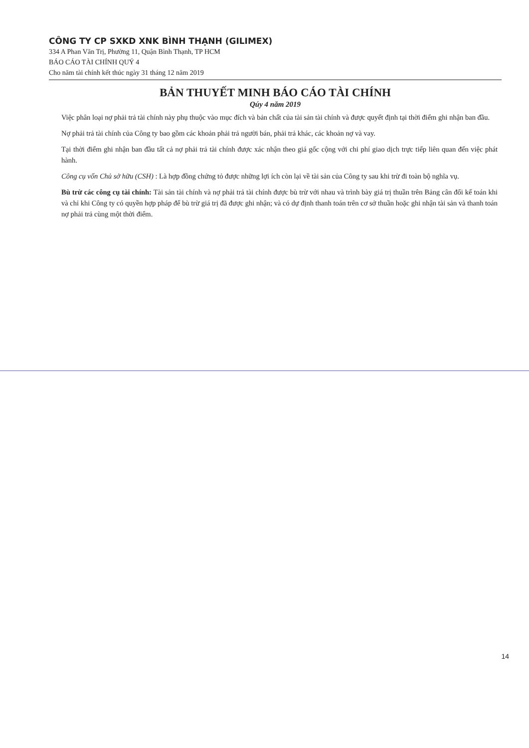CÔNG TY CP SXKD XNK BÌNH THẠNH (GILIMEX)
334 A Phan Văn Trị, Phường 11, Quận Bình Thạnh, TP HCM
BÁO CÁO TÀI CHÍNH QUÝ 4
Cho năm tài chính kết thúc ngày 31 tháng 12 năm 2019
BẢN THUYẾT MINH BÁO CÁO TÀI CHÍNH
Qúy 4 năm 2019
Việc phân loại nợ phải trả tài chính này phụ thuộc vào mục đích và bản chất của tài sản tài chính và được quyết định tại thời điểm ghi nhận ban đầu.
Nợ phải trả tài chính của Công ty bao gồm các khoản phải trả người bán, phải trả khác, các khoản nợ và vay.
Tại thời điểm ghi nhận ban đầu tất cả nợ phải trả tài chính được xác nhận theo giá gốc cộng với chi phí giao dịch trực tiếp liên quan đến việc phát hành.
Công cụ vốn Chủ sở hữu (CSH) : Là hợp đồng chứng tỏ được những lợi ích còn lại về tài sản của Công ty sau khi trừ đi toàn bộ nghĩa vụ.
Bù trừ các công cụ tài chính: Tài sản tài chính và nợ phải trả tài chính được bù trừ với nhau và trình bày giá trị thuần trên Bảng cân đối kế toán khi và chỉ khi Công ty có quyền hợp pháp để bù trừ giá trị đã được ghi nhận; và có dự định thanh toán trên cơ sở thuần hoặc ghi nhận tài sản và thanh toán nợ phải trả cùng một thời điểm.
14